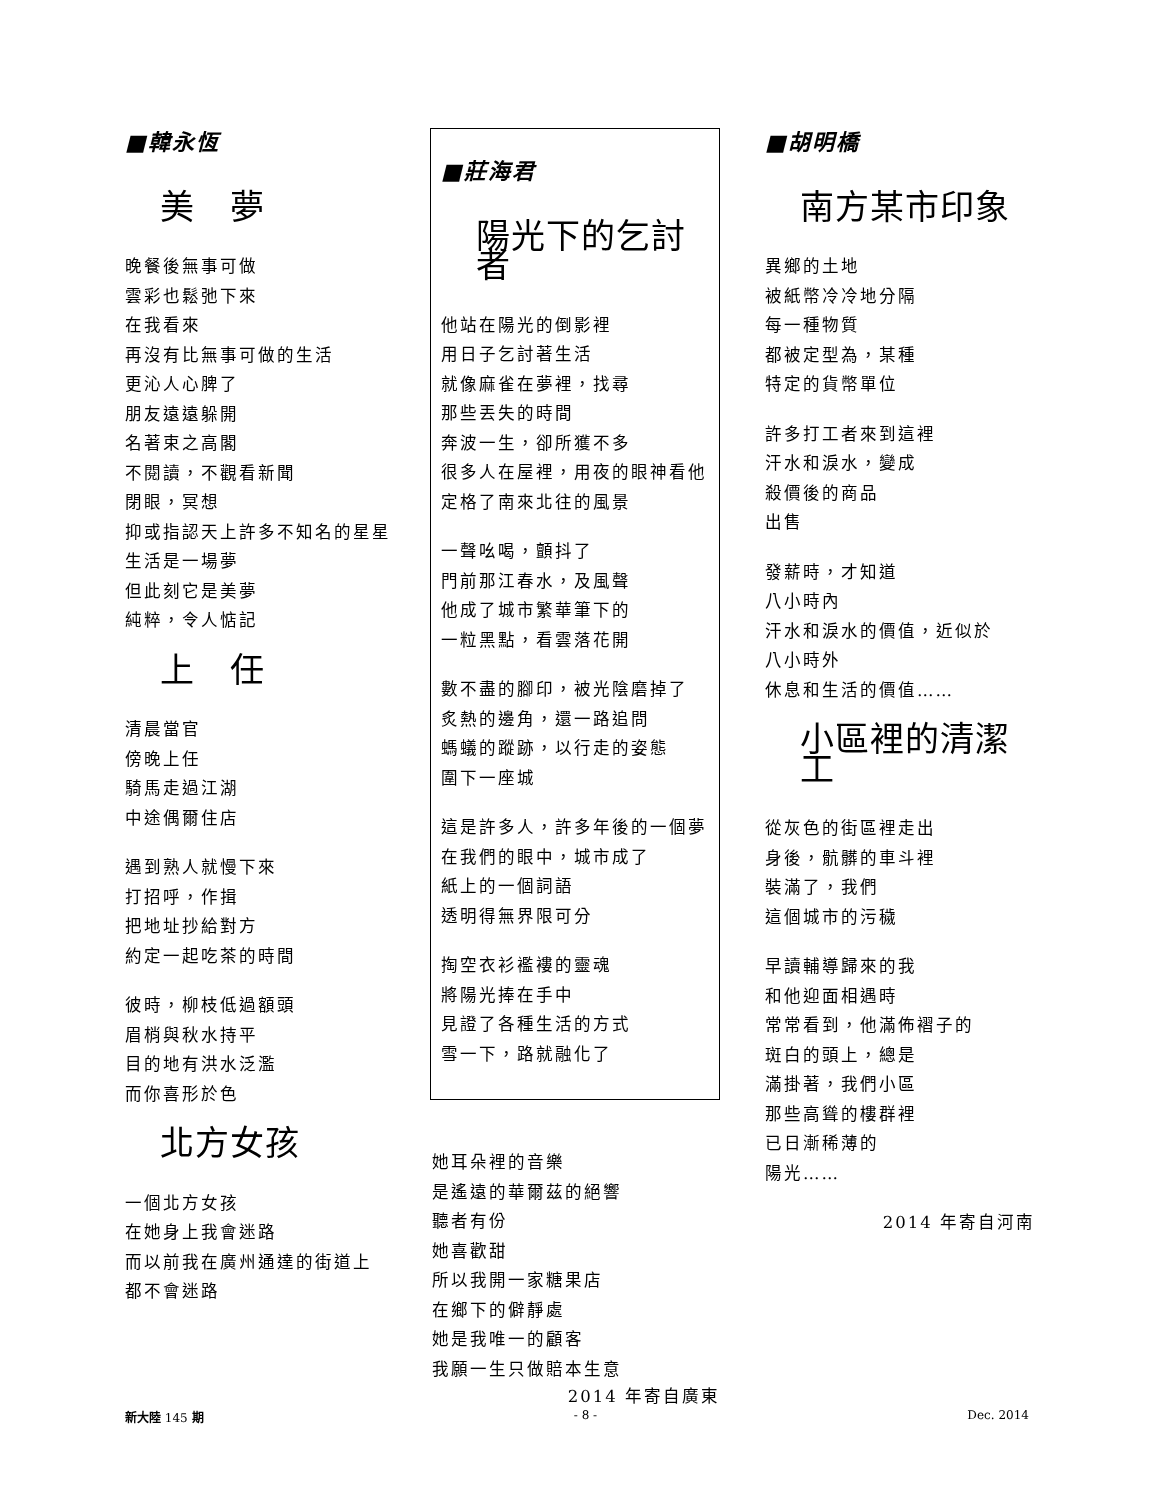■韓永恆
美　夢
晚餐後無事可做
雲彩也鬆弛下來
在我看來
再沒有比無事可做的生活
更沁人心脾了
朋友遠遠躲開
名著束之高閣
不閱讀，不觀看新聞
閉眼，冥想
抑或指認天上許多不知名的星星
生活是一場夢
但此刻它是美夢
純粹，令人惦記
上　任
清晨當官
傍晚上任
騎馬走過江湖
中途偶爾住店
遇到熟人就慢下來
打招呼，作揖
把地址抄給對方
約定一起吃茶的時間
彼時，柳枝低過額頭
眉梢與秋水持平
目的地有洪水泛濫
而你喜形於色
北方女孩
一個北方女孩
在她身上我會迷路
而以前我在廣州通達的街道上
都不會迷路
■莊海君
陽光下的乞討者
他站在陽光的倒影裡
用日子乞討著生活
就像麻雀在夢裡，找尋
那些丟失的時間
奔波一生，卻所獲不多
很多人在屋裡，用夜的眼神看他
定格了南來北往的風景
一聲吆喝，顫抖了
門前那江春水，及風聲
他成了城市繁華筆下的
一粒黑點，看雲落花開
數不盡的腳印，被光陰磨掉了
炙熱的邊角，還一路追問
螞蟻的蹤跡，以行走的姿態
圍下一座城
這是許多人，許多年後的一個夢
在我們的眼中，城市成了
紙上的一個詞語
透明得無界限可分
掏空衣衫襤褸的靈魂
將陽光捧在手中
見證了各種生活的方式
雪一下，路就融化了
她耳朵裡的音樂
是遙遠的華爾茲的絕響
聽者有份
她喜歡甜
所以我開一家糖果店
在鄉下的僻靜處
她是我唯一的顧客
我願一生只做賠本生意
2014 年寄自廣東
■胡明橋
南方某市印象
異鄉的土地
被紙幣冷冷地分隔
每一種物質
都被定型為，某種
特定的貨幣單位
許多打工者來到這裡
汗水和淚水，變成
殺價後的商品
出售
發薪時，才知道
八小時內
汗水和淚水的價值，近似於
八小時外
休息和生活的價值……
小區裡的清潔工
從灰色的街區裡走出
身後，骯髒的車斗裡
裝滿了，我們
這個城市的污穢
早讀輔導歸來的我
和他迎面相遇時
常常看到，他滿佈褶子的
斑白的頭上，總是
滿掛著，我們小區
那些高聳的樓群裡
已日漸稀薄的
陽光……
2014 年寄自河南
新大陸 145 期 - 8 - Dec. 2014